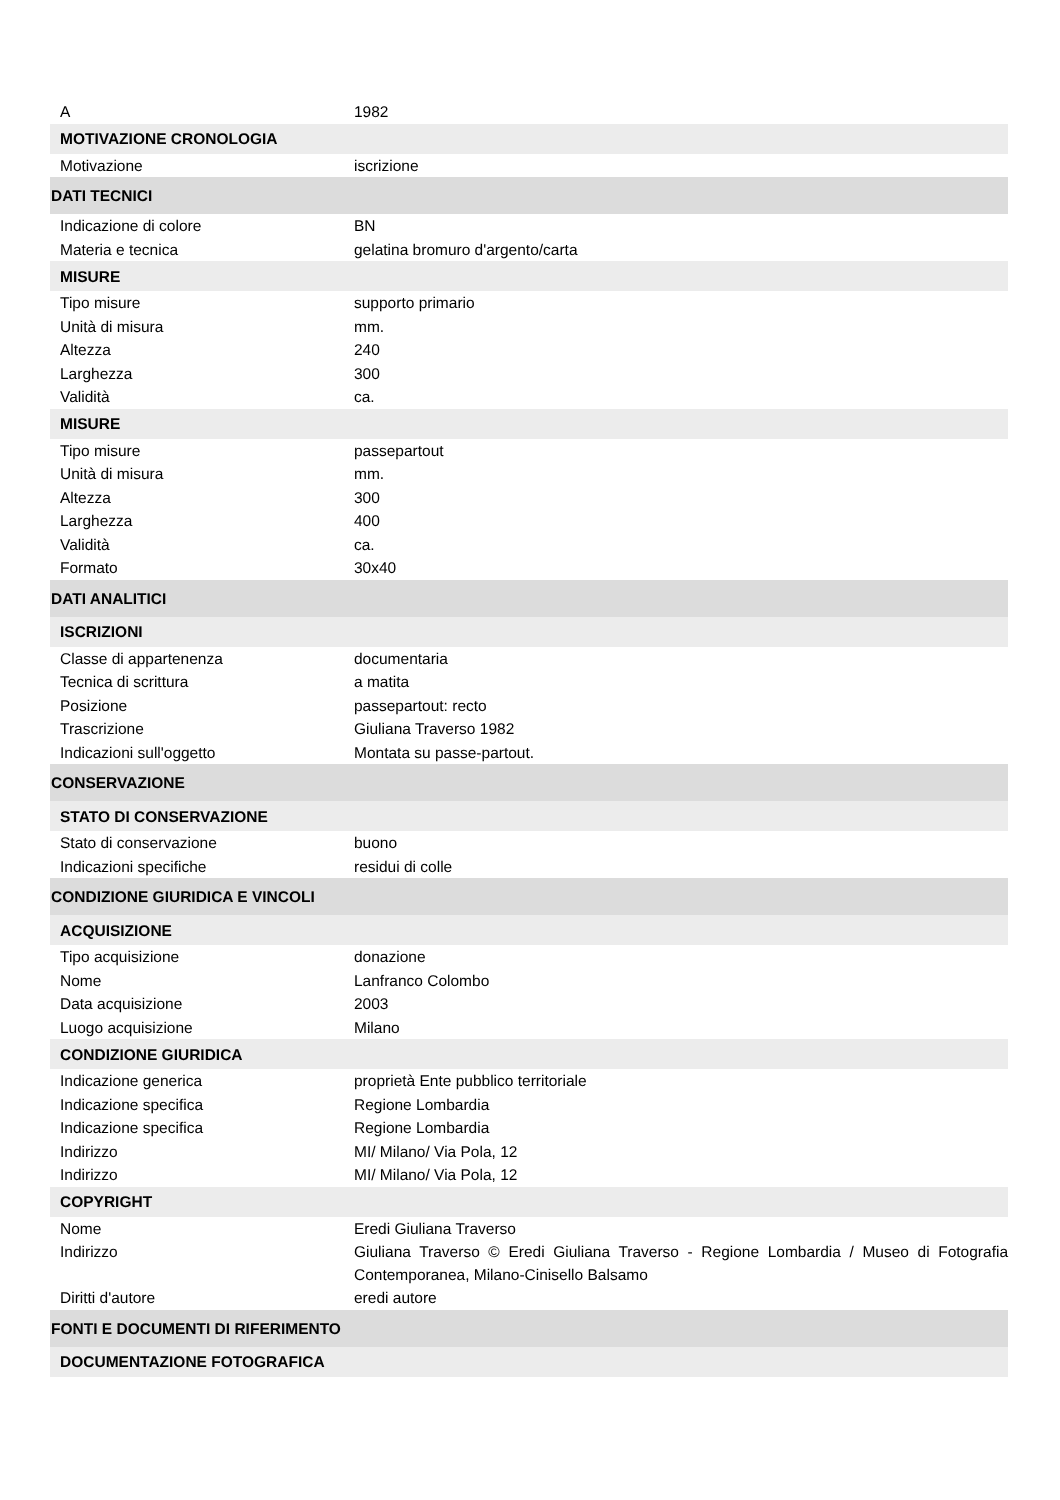| A | 1982 |
| MOTIVAZIONE CRONOLOGIA | |
| Motivazione | iscrizione |
| DATI TECNICI | |
| Indicazione di colore | BN |
| Materia e tecnica | gelatina bromuro d'argento/carta |
| MISURE | |
| Tipo misure | supporto primario |
| Unità di misura | mm. |
| Altezza | 240 |
| Larghezza | 300 |
| Validità | ca. |
| MISURE | |
| Tipo misure | passepartout |
| Unità di misura | mm. |
| Altezza | 300 |
| Larghezza | 400 |
| Validità | ca. |
| Formato | 30x40 |
| DATI ANALITICI | |
| ISCRIZIONI | |
| Classe di appartenenza | documentaria |
| Tecnica di scrittura | a matita |
| Posizione | passepartout: recto |
| Trascrizione | Giuliana Traverso 1982 |
| Indicazioni sull'oggetto | Montata su passe-partout. |
| CONSERVAZIONE | |
| STATO DI CONSERVAZIONE | |
| Stato di conservazione | buono |
| Indicazioni specifiche | residui di colle |
| CONDIZIONE GIURIDICA E VINCOLI | |
| ACQUISIZIONE | |
| Tipo acquisizione | donazione |
| Nome | Lanfranco Colombo |
| Data acquisizione | 2003 |
| Luogo acquisizione | Milano |
| CONDIZIONE GIURIDICA | |
| Indicazione generica | proprietà Ente pubblico territoriale |
| Indicazione specifica | Regione Lombardia |
| Indicazione specifica | Regione Lombardia |
| Indirizzo | MI/ Milano/ Via Pola, 12 |
| Indirizzo | MI/ Milano/ Via Pola, 12 |
| COPYRIGHT | |
| Nome | Eredi Giuliana Traverso |
| Indirizzo | Giuliana Traverso © Eredi Giuliana Traverso - Regione Lombardia / Museo di Fotografia Contemporanea, Milano-Cinisello Balsamo |
| Diritti d'autore | eredi autore |
| FONTI E DOCUMENTI DI RIFERIMENTO | |
| DOCUMENTAZIONE FOTOGRAFICA | |